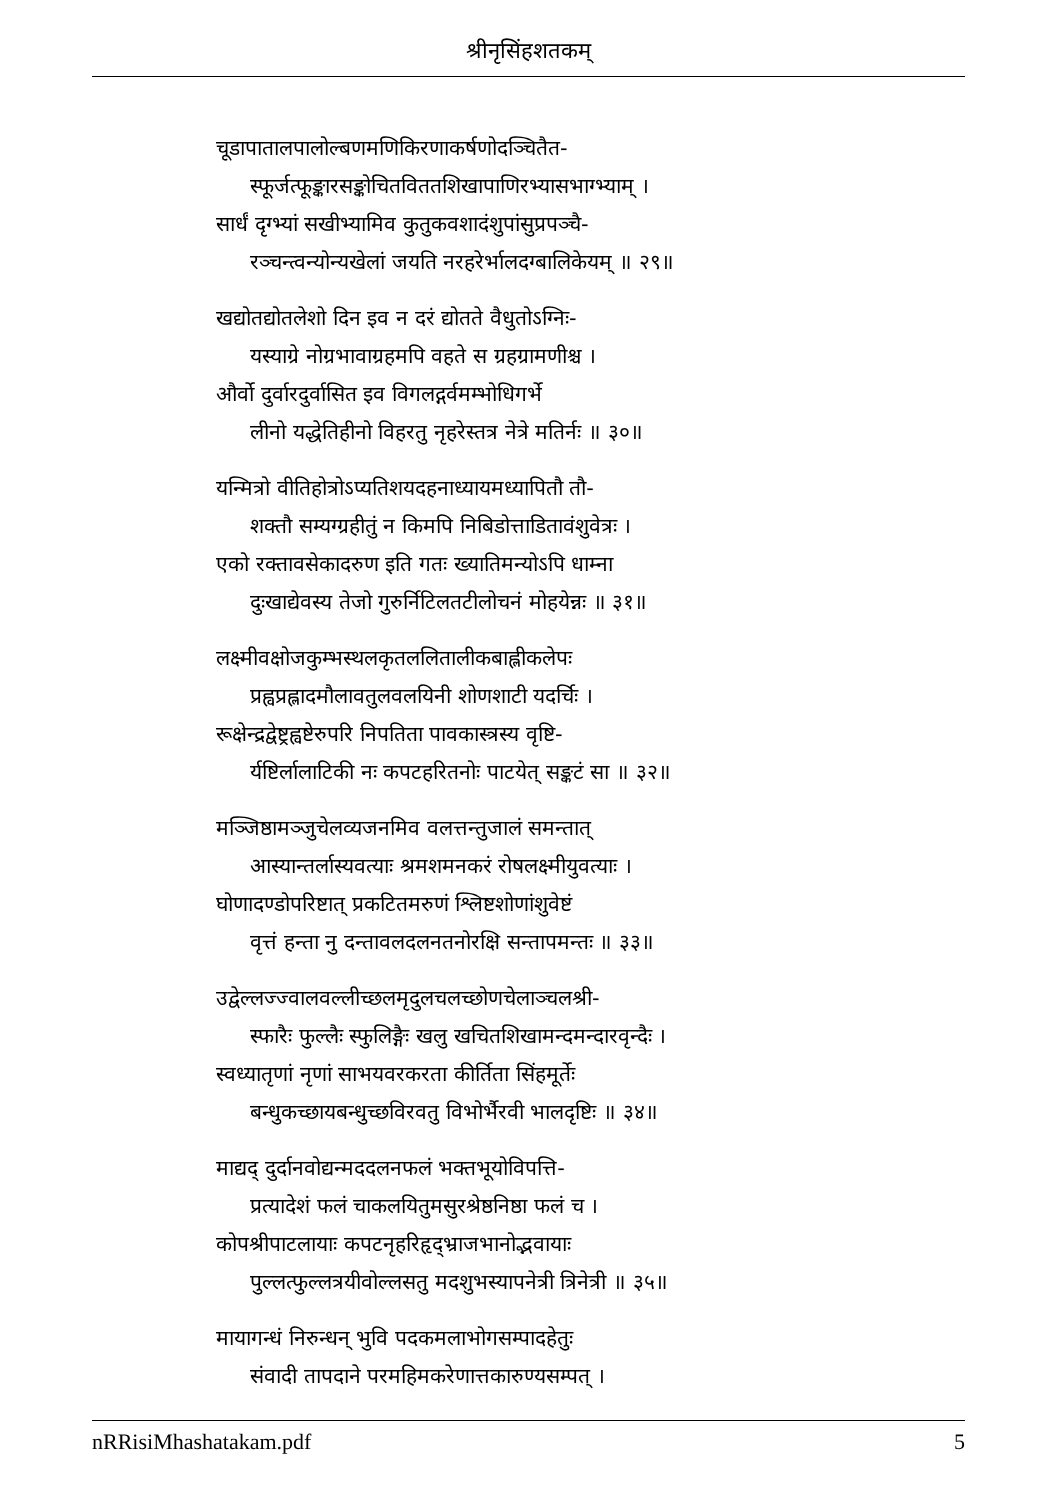श्रीनृसिंहशतकम्
चूडापातालपालोल्बणमणिकिरणाकर्षणोदञ्चितैत-
स्फूर्जत्फूङ्कारसङ्कोचितविततशिखापाणिरभ्यासभाग्भ्याम् ।
सार्धं दृग्भ्यां सखीभ्यामिव कुतुकवशादंशुपांसुप्रपञ्चै-
रञ्चन्त्वन्योन्यखेलां जयति नरहरेर्भालदग्बालिकेयम् ॥ २९॥
खद्योतद्योतलेशो दिन इव न दरं द्योतते वैधुतोऽग्निः-
यस्याग्रे नोग्रभावाग्रहमपि वहते स ग्रहग्रामणीश्च ।
और्वो दुर्वारदुर्वासित इव विगलद्गर्वमम्भोधिगर्भे
लीनो यद्धेतिहीनो विहरतु नृहरेस्तत्र नेत्रे मतिर्नः ॥ ३०॥
यन्मित्रो वीतिहोत्रोऽप्यतिशयदहनाध्यायमध्यापितौ तौ-
शक्तौ सम्यग्ग्रहीतुं न किमपि निबिडोत्ताडितावंशुवेत्रः ।
एको रक्तावसेकादरुण इति गतः ख्यातिमन्योऽपि धाम्ना
दुःखाद्येवस्य तेजो गुरुर्निटिलतटीलोचनं मोहयेन्नः ॥ ३१॥
लक्ष्मीवक्षोजकुम्भस्थलकृतललितालीकबाह्लीकलेपः
प्रह्वप्रह्लादमौलावतुलवलयिनी शोणशाटी यदर्चिः ।
रूक्षेन्द्रद्वेष्ट्रह्वष्टेरुपरि निपतिता पावकास्त्रस्य वृष्टि-
र्यष्टिर्लालाटिकी नः कपटहरितनोः पाटयेत् सङ्कटं सा ॥ ३२॥
मञ्जिष्ठामञ्जुचेलव्यजनमिव वलत्तन्तुजालं समन्तात्
आस्यान्तर्लास्यवत्याः श्रमशमनकरं रोषलक्ष्मीयुवत्याः ।
घोणादण्डोपरिष्टात् प्रकटितमरुणं श्लिष्टशोणांशुवेष्टं
वृत्तं हन्ता नु दन्तावलदलनतनोरक्षि सन्तापमन्तः ॥ ३३॥
उद्वेल्लज्ज्वालवल्लीच्छलमृदुलचलच्छोणचेलाञ्चलश्री-
स्फारैः फुल्लैः स्फुलिङ्गैः खलु खचितशिखामन्दमन्दारवृन्दैः ।
स्वध्यातृणां नृणां साभयवरकरता कीर्तिता सिंहमूर्तेः
बन्धुकच्छायबन्धुच्छविरवतु विभोर्भैरवी भालदृष्टिः ॥ ३४॥
माद्यद् दुर्दानवोद्यन्मददलनफलं भक्तभूयोविपत्ति-
प्रत्यादेशं फलं चाकलयितुमसुरश्रेष्ठनिष्ठा फलं च ।
कोपश्रीपाटलायाः कपटनृहरिहृद्भ्राजभानोद्भवायाः
पुल्लत्फुल्लत्रयीवोल्लसतु मदशुभस्यापनेत्री त्रिनेत्री ॥ ३५॥
मायागन्धं निरुन्धन् भुवि पदकमलाभोगसम्पादहेतुः
संवादी तापदाने परमहिमकरेणात्तकारुण्यसम्पत् ।
nRRisiMhashatakam.pdf 5